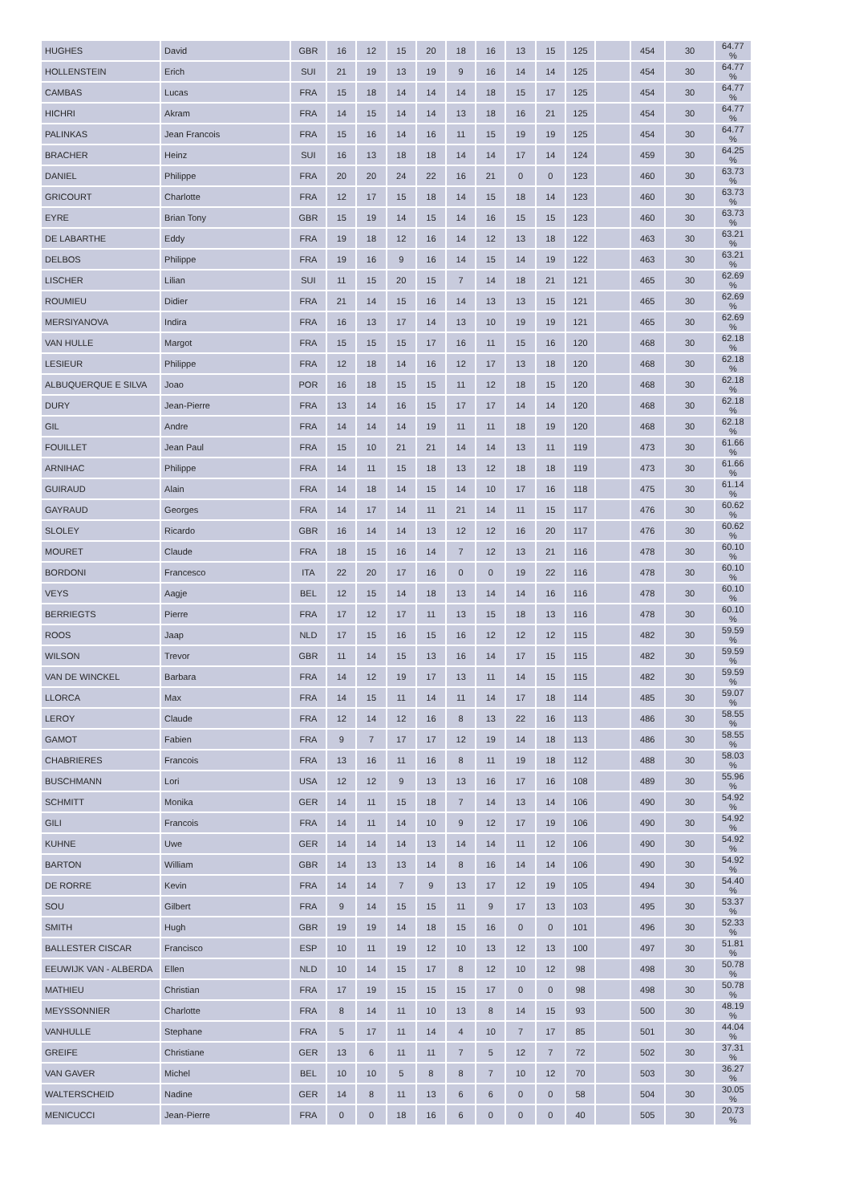| HUGHES | David | GBR | 16 | 12 | 15 | 20 | 18 | 16 | 13 | 15 | 125 | | 454 | 30 | 64.77 % |
| HOLLENSTEIN | Erich | SUI | 21 | 19 | 13 | 19 | 9 | 16 | 14 | 14 | 125 | | 454 | 30 | 64.77 % |
| CAMBAS | Lucas | FRA | 15 | 18 | 14 | 14 | 14 | 18 | 15 | 17 | 125 | | 454 | 30 | 64.77 % |
| HICHRI | Akram | FRA | 14 | 15 | 14 | 14 | 13 | 18 | 16 | 21 | 125 | | 454 | 30 | 64.77 % |
| PALINKAS | Jean Francois | FRA | 15 | 16 | 14 | 16 | 11 | 15 | 19 | 19 | 125 | | 454 | 30 | 64.77 % |
| BRACHER | Heinz | SUI | 16 | 13 | 18 | 18 | 14 | 14 | 17 | 14 | 124 | | 459 | 30 | 64.25 % |
| DANIEL | Philippe | FRA | 20 | 20 | 24 | 22 | 16 | 21 | 0 | 0 | 123 | | 460 | 30 | 63.73 % |
| GRICOURT | Charlotte | FRA | 12 | 17 | 15 | 18 | 14 | 15 | 18 | 14 | 123 | | 460 | 30 | 63.73 % |
| EYRE | Brian Tony | GBR | 15 | 19 | 14 | 15 | 14 | 16 | 15 | 15 | 123 | | 460 | 30 | 63.73 % |
| DE LABARTHE | Eddy | FRA | 19 | 18 | 12 | 16 | 14 | 12 | 13 | 18 | 122 | | 463 | 30 | 63.21 % |
| DELBOS | Philippe | FRA | 19 | 16 | 9 | 16 | 14 | 15 | 14 | 19 | 122 | | 463 | 30 | 63.21 % |
| LISCHER | Lilian | SUI | 11 | 15 | 20 | 15 | 7 | 14 | 18 | 21 | 121 | | 465 | 30 | 62.69 % |
| ROUMIEU | Didier | FRA | 21 | 14 | 15 | 16 | 14 | 13 | 13 | 15 | 121 | | 465 | 30 | 62.69 % |
| MERSIYANOVA | Indira | FRA | 16 | 13 | 17 | 14 | 13 | 10 | 19 | 19 | 121 | | 465 | 30 | 62.69 % |
| VAN HULLE | Margot | FRA | 15 | 15 | 15 | 17 | 16 | 11 | 15 | 16 | 120 | | 468 | 30 | 62.18 % |
| LESIEUR | Philippe | FRA | 12 | 18 | 14 | 16 | 12 | 17 | 13 | 18 | 120 | | 468 | 30 | 62.18 % |
| ALBUQUERQUE E SILVA | Joao | POR | 16 | 18 | 15 | 15 | 11 | 12 | 18 | 15 | 120 | | 468 | 30 | 62.18 % |
| DURY | Jean-Pierre | FRA | 13 | 14 | 16 | 15 | 17 | 17 | 14 | 14 | 120 | | 468 | 30 | 62.18 % |
| GIL | Andre | FRA | 14 | 14 | 14 | 19 | 11 | 11 | 18 | 19 | 120 | | 468 | 30 | 62.18 % |
| FOUILLET | Jean Paul | FRA | 15 | 10 | 21 | 21 | 14 | 14 | 13 | 11 | 119 | | 473 | 30 | 61.66 % |
| ARNIHAC | Philippe | FRA | 14 | 11 | 15 | 18 | 13 | 12 | 18 | 18 | 119 | | 473 | 30 | 61.66 % |
| GUIRAUD | Alain | FRA | 14 | 18 | 14 | 15 | 14 | 10 | 17 | 16 | 118 | | 475 | 30 | 61.14 % |
| GAYRAUD | Georges | FRA | 14 | 17 | 14 | 11 | 21 | 14 | 11 | 15 | 117 | | 476 | 30 | 60.62 % |
| SLOLEY | Ricardo | GBR | 16 | 14 | 14 | 13 | 12 | 12 | 16 | 20 | 117 | | 476 | 30 | 60.62 % |
| MOURET | Claude | FRA | 18 | 15 | 16 | 14 | 7 | 12 | 13 | 21 | 116 | | 478 | 30 | 60.10 % |
| BORDONI | Francesco | ITA | 22 | 20 | 17 | 16 | 0 | 0 | 19 | 22 | 116 | | 478 | 30 | 60.10 % |
| VEYS | Aagje | BEL | 12 | 15 | 14 | 18 | 13 | 14 | 14 | 16 | 116 | | 478 | 30 | 60.10 % |
| BERRIEGTS | Pierre | FRA | 17 | 12 | 17 | 11 | 13 | 15 | 18 | 13 | 116 | | 478 | 30 | 60.10 % |
| ROOS | Jaap | NLD | 17 | 15 | 16 | 15 | 16 | 12 | 12 | 12 | 115 | | 482 | 30 | 59.59 % |
| WILSON | Trevor | GBR | 11 | 14 | 15 | 13 | 16 | 14 | 17 | 15 | 115 | | 482 | 30 | 59.59 % |
| VAN DE WINCKEL | Barbara | FRA | 14 | 12 | 19 | 17 | 13 | 11 | 14 | 15 | 115 | | 482 | 30 | 59.59 % |
| LLORCA | Max | FRA | 14 | 15 | 11 | 14 | 11 | 14 | 17 | 18 | 114 | | 485 | 30 | 59.07 % |
| LEROY | Claude | FRA | 12 | 14 | 12 | 16 | 8 | 13 | 22 | 16 | 113 | | 486 | 30 | 58.55 % |
| GAMOT | Fabien | FRA | 9 | 7 | 17 | 17 | 12 | 19 | 14 | 18 | 113 | | 486 | 30 | 58.55 % |
| CHABRIERES | Francois | FRA | 13 | 16 | 11 | 16 | 8 | 11 | 19 | 18 | 112 | | 488 | 30 | 58.03 % |
| BUSCHMANN | Lori | USA | 12 | 12 | 9 | 13 | 13 | 16 | 17 | 16 | 108 | | 489 | 30 | 55.96 % |
| SCHMITT | Monika | GER | 14 | 11 | 15 | 18 | 7 | 14 | 13 | 14 | 106 | | 490 | 30 | 54.92 % |
| GILI | Francois | FRA | 14 | 11 | 14 | 10 | 9 | 12 | 17 | 19 | 106 | | 490 | 30 | 54.92 % |
| KUHNE | Uwe | GER | 14 | 14 | 14 | 13 | 14 | 14 | 11 | 12 | 106 | | 490 | 30 | 54.92 % |
| BARTON | William | GBR | 14 | 13 | 13 | 14 | 8 | 16 | 14 | 14 | 106 | | 490 | 30 | 54.92 % |
| DE RORRE | Kevin | FRA | 14 | 14 | 7 | 9 | 13 | 17 | 12 | 19 | 105 | | 494 | 30 | 54.40 % |
| SOU | Gilbert | FRA | 9 | 14 | 15 | 15 | 11 | 9 | 17 | 13 | 103 | | 495 | 30 | 53.37 % |
| SMITH | Hugh | GBR | 19 | 19 | 14 | 18 | 15 | 16 | 0 | 0 | 101 | | 496 | 30 | 52.33 % |
| BALLESTER CISCAR | Francisco | ESP | 10 | 11 | 19 | 12 | 10 | 13 | 12 | 13 | 100 | | 497 | 30 | 51.81 % |
| EEUWIJK VAN - ALBERDA | Ellen | NLD | 10 | 14 | 15 | 17 | 8 | 12 | 10 | 12 | 98 | | 498 | 30 | 50.78 % |
| MATHIEU | Christian | FRA | 17 | 19 | 15 | 15 | 15 | 17 | 0 | 0 | 98 | | 498 | 30 | 50.78 % |
| MEYSSONNIER | Charlotte | FRA | 8 | 14 | 11 | 10 | 13 | 8 | 14 | 15 | 93 | | 500 | 30 | 48.19 % |
| VANHULLE | Stephane | FRA | 5 | 17 | 11 | 14 | 4 | 10 | 7 | 17 | 85 | | 501 | 30 | 44.04 % |
| GREIFE | Christiane | GER | 13 | 6 | 11 | 11 | 7 | 5 | 12 | 7 | 72 | | 502 | 30 | 37.31 % |
| VAN GAVER | Michel | BEL | 10 | 10 | 5 | 8 | 8 | 7 | 10 | 12 | 70 | | 503 | 30 | 36.27 % |
| WALTERSCHEID | Nadine | GER | 14 | 8 | 11 | 13 | 6 | 6 | 0 | 0 | 58 | | 504 | 30 | 30.05 % |
| MENICUCCI | Jean-Pierre | FRA | 0 | 0 | 18 | 16 | 6 | 0 | 0 | 0 | 40 | | 505 | 30 | 20.73 % |